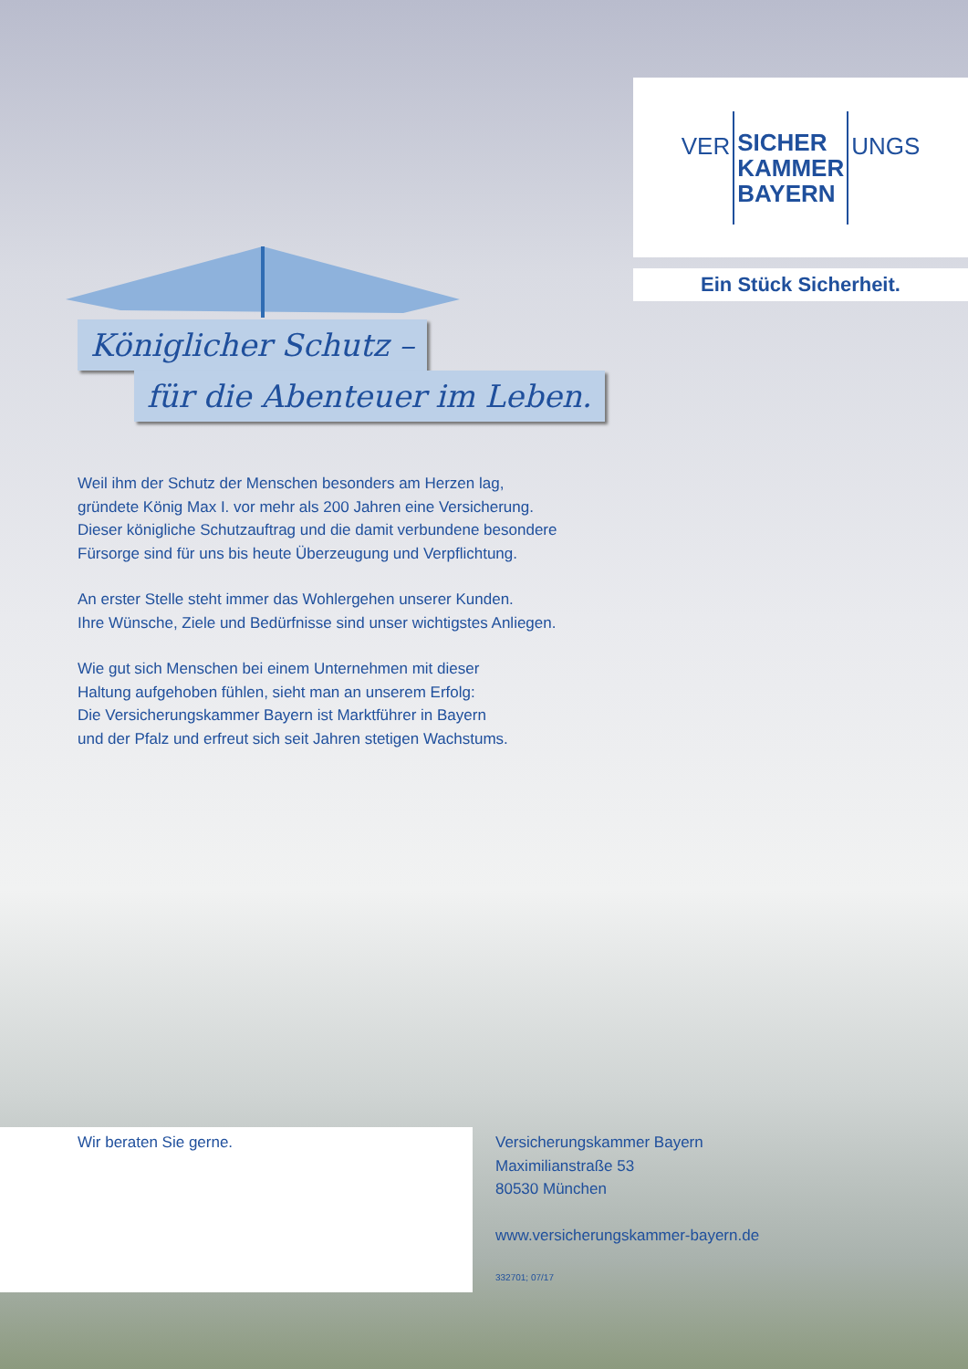VER SICHER
KAMMER
BAYERN UNGS
Ein Stück Sicherheit.
Königlicher Schutz –
für die Abenteuer im Leben.
Weil ihm der Schutz der Menschen besonders am Herzen lag,
gründete König Max I. vor mehr als 200 Jahren eine Versicherung.
Dieser königliche Schutzauftrag und die damit verbundene besondere
Fürsorge sind für uns bis heute Überzeugung und Verpflichtung.
An erster Stelle steht immer das Wohlergehen unserer Kunden.
Ihre Wünsche, Ziele und Bedürfnisse sind unser wichtigstes Anliegen.
Wie gut sich Menschen bei einem Unternehmen mit dieser
Haltung aufgehoben fühlen, sieht man an unserem Erfolg:
Die Versicherungskammer Bayern ist Marktführer in Bayern
und der Pfalz und erfreut sich seit Jahren stetigen Wachstums.
Wir beraten Sie gerne.
Versicherungskammer Bayern
Maximilianstraße 53
80530 München
www.versicherungskammer-bayern.de
332701; 07/17